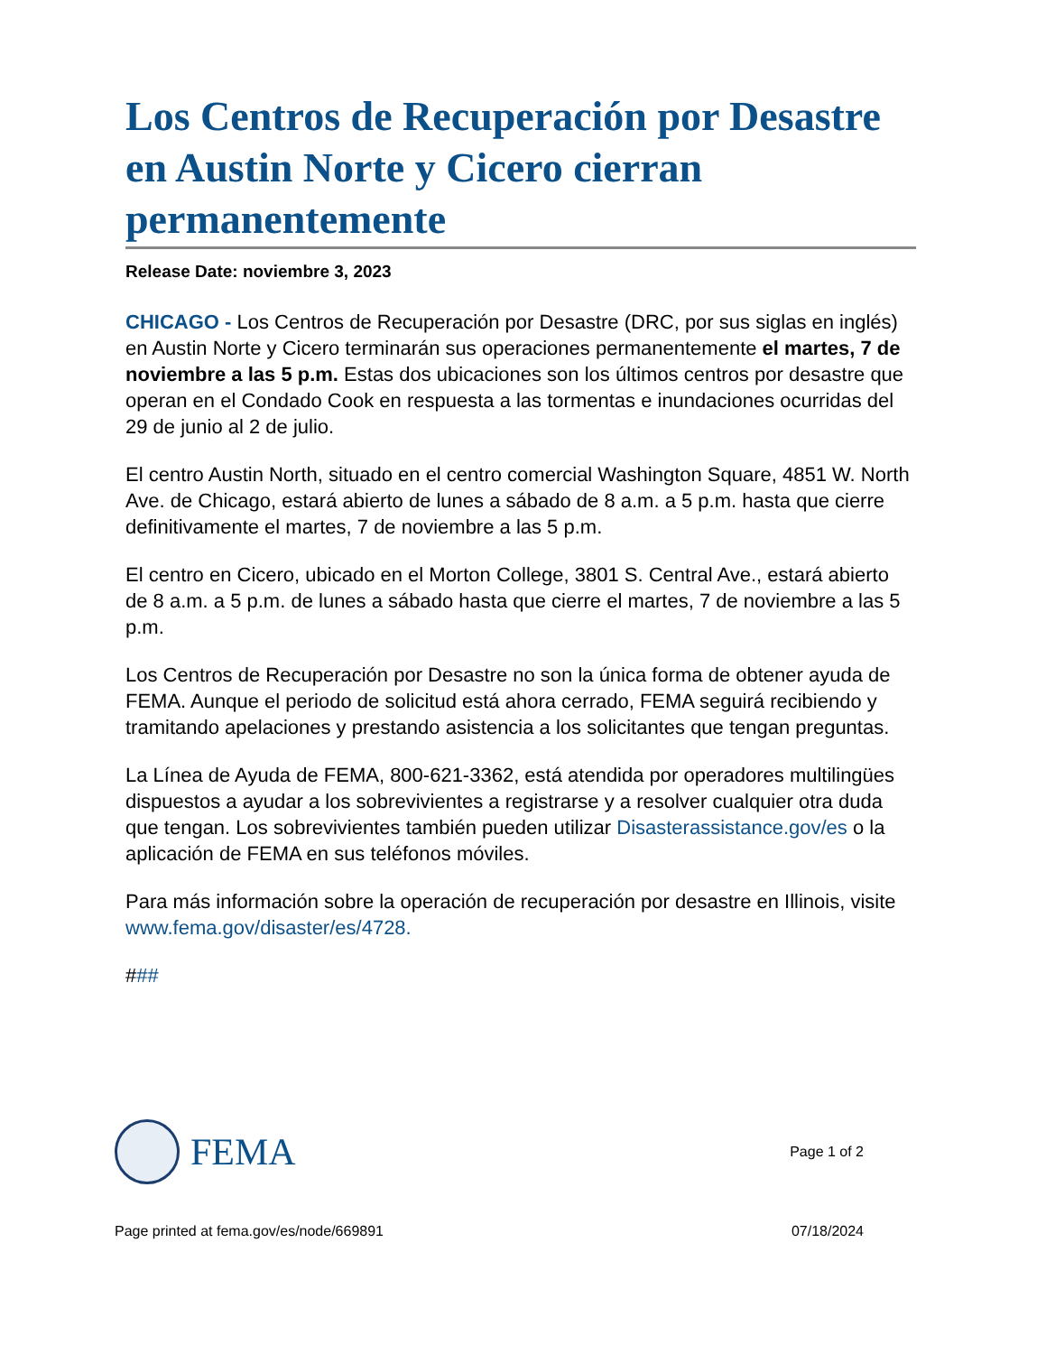Los Centros de Recuperación por Desastre en Austin Norte y Cicero cierran permanentemente
Release Date: noviembre 3, 2023
CHICAGO - Los Centros de Recuperación por Desastre (DRC, por sus siglas en inglés) en Austin Norte y Cicero terminarán sus operaciones permanentemente el martes, 7 de noviembre a las 5 p.m. Estas dos ubicaciones son los últimos centros por desastre que operan en el Condado Cook en respuesta a las tormentas e inundaciones ocurridas del 29 de junio al 2 de julio.
El centro Austin North, situado en el centro comercial Washington Square, 4851 W. North Ave. de Chicago, estará abierto de lunes a sábado de 8 a.m. a 5 p.m. hasta que cierre definitivamente el martes, 7 de noviembre a las 5 p.m.
El centro en Cicero, ubicado en el Morton College, 3801 S. Central Ave., estará abierto de 8 a.m. a 5 p.m. de lunes a sábado hasta que cierre el martes, 7 de noviembre a las 5 p.m.
Los Centros de Recuperación por Desastre no son la única forma de obtener ayuda de FEMA. Aunque el periodo de solicitud está ahora cerrado, FEMA seguirá recibiendo y tramitando apelaciones y prestando asistencia a los solicitantes que tengan preguntas.
La Línea de Ayuda de FEMA, 800-621-3362, está atendida por operadores multilingües dispuestos a ayudar a los sobrevivientes a registrarse y a resolver cualquier otra duda que tengan. Los sobrevivientes también pueden utilizar Disasterassistance.gov/es o la aplicación de FEMA en sus teléfonos móviles.
Para más información sobre la operación de recuperación por desastre en Illinois, visite www.fema.gov/disaster/es/4728.
###
FEMA
Page 1 of 2
Page printed at fema.gov/es/node/669891 07/18/2024